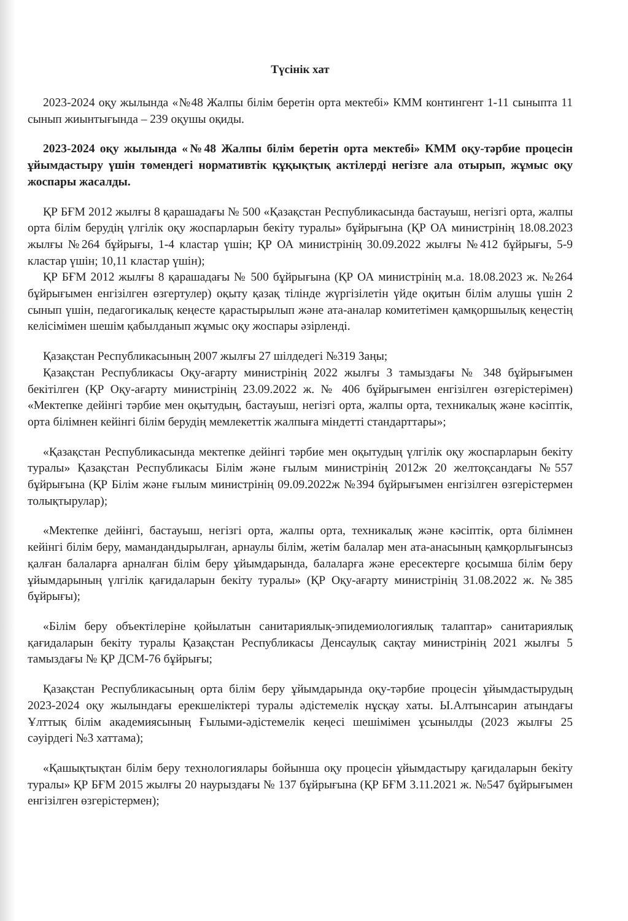Түсінік хат
2023-2024 оқу жылында «№48 Жалпы білім беретін орта мектебі» КММ контингент 1-11 сыныпта 11 сынып жиынтығында – 239 оқушы оқиды.
2023-2024 оқу жылында «№48 Жалпы білім беретін орта мектебі» КММ оқу-тәрбие процесін ұйымдастыру үшін төмендегі нормативтік құқықтық актілерді негізге ала отырып, жұмыс оқу жоспары жасалды.
ҚР БҒМ 2012 жылғы 8 қарашадағы № 500 «Қазақстан Республикасында бастауыш, негізгі орта, жалпы орта білім берудің үлгілік оқу жоспарларын бекіту туралы» бұйрығына (ҚР ОА министрінің 18.08.2023 жылғы №264 бұйрығы, 1-4 кластар үшін; ҚР ОА министрінің 30.09.2022 жылғы №412 бұйрығы, 5-9 кластар үшін; 10,11 кластар үшін);
ҚР БҒМ 2012 жылғы 8 қарашадағы № 500 бұйрығына (ҚР ОА министрінің м.а. 18.08.2023 ж. №264 бұйрығымен енгізілген өзгертулер) оқыту қазақ тілінде жүргізілетін үйде оқитын білім алушы үшін 2 сынып үшін, педагогикалық кеңесте қарастырылып және ата-аналар комитетімен қамқоршылық кеңестің келісімімен шешім қабылданып жұмыс оқу жоспары әзірленді.
Қазақстан Республикасының 2007 жылғы 27 шілдедегі №319 Заңы;
Қазақстан Республикасы Оқу-ағарту министрінің 2022 жылғы 3 тамыздағы № 348 бұйрығымен бекітілген (ҚР Оқу-ағарту министрінің 23.09.2022 ж. № 406 бұйрығымен енгізілген өзгерістерімен) «Мектепке дейінгі тәрбие мен оқытудың, бастауыш, негізгі орта, жалпы орта, техникалық және кәсіптік, орта білімнен кейінгі білім берудің мемлекеттік жалпыға міндетті стандарттары»;
«Қазақстан Республикасында мектепке дейінгі тәрбие мен оқытудың үлгілік оқу жоспарларын бекіту туралы» Қазақстан Республикасы Білім және ғылым министрінің 2012ж 20 желтоқсандағы №557 бұйрығына (ҚР Білім және ғылым министрінің 09.09.2022ж №394 бұйрығымен енгізілген өзгерістермен толықтырулар);
«Мектепке дейінгі, бастауыш, негізгі орта, жалпы орта, техникалық және кәсіптік, орта білімнен кейінгі білім беру, мамандандырылған, арнаулы білім, жетім балалар мен ата-анасының қамқорлығынсыз қалған балаларға арналған білім беру ұйымдарында, балаларға және ересектерге қосымша білім беру ұйымдарының үлгілік қағидаларын бекіту туралы» (ҚР Оқу-ағарту министрінің 31.08.2022 ж. №385 бұйрығы);
«Білім беру объектілеріне қойылатын санитариялық-эпидемиологиялық талаптар» санитариялық қағидаларын бекіту туралы Қазақстан Республикасы Денсаулық сақтау министрінің 2021 жылғы 5 тамыздағы № ҚР ДСМ-76 бұйрығы;
Қазақстан Республикасының орта білім беру ұйымдарында оқу-тәрбие процесін ұйымдастырудың 2023-2024 оқу жылындағы ерекшеліктері туралы әдістемелік нұсқау хаты. Ы.Алтынсарин атындағы Ұлттық білім академиясының Ғылыми-әдістемелік кеңесі шешімімен ұсынылды (2023 жылғы 25 сәуірдегі №3 хаттама);
«Қашықтықтан білім беру технологиялары бойынша оқу процесін ұйымдастыру қағидаларын бекіту туралы» ҚР БҒМ 2015 жылғы 20 наурыздағы № 137 бұйрығына (ҚР БҒМ 3.11.2021 ж. №547 бұйрығымен енгізілген өзгерістермен);